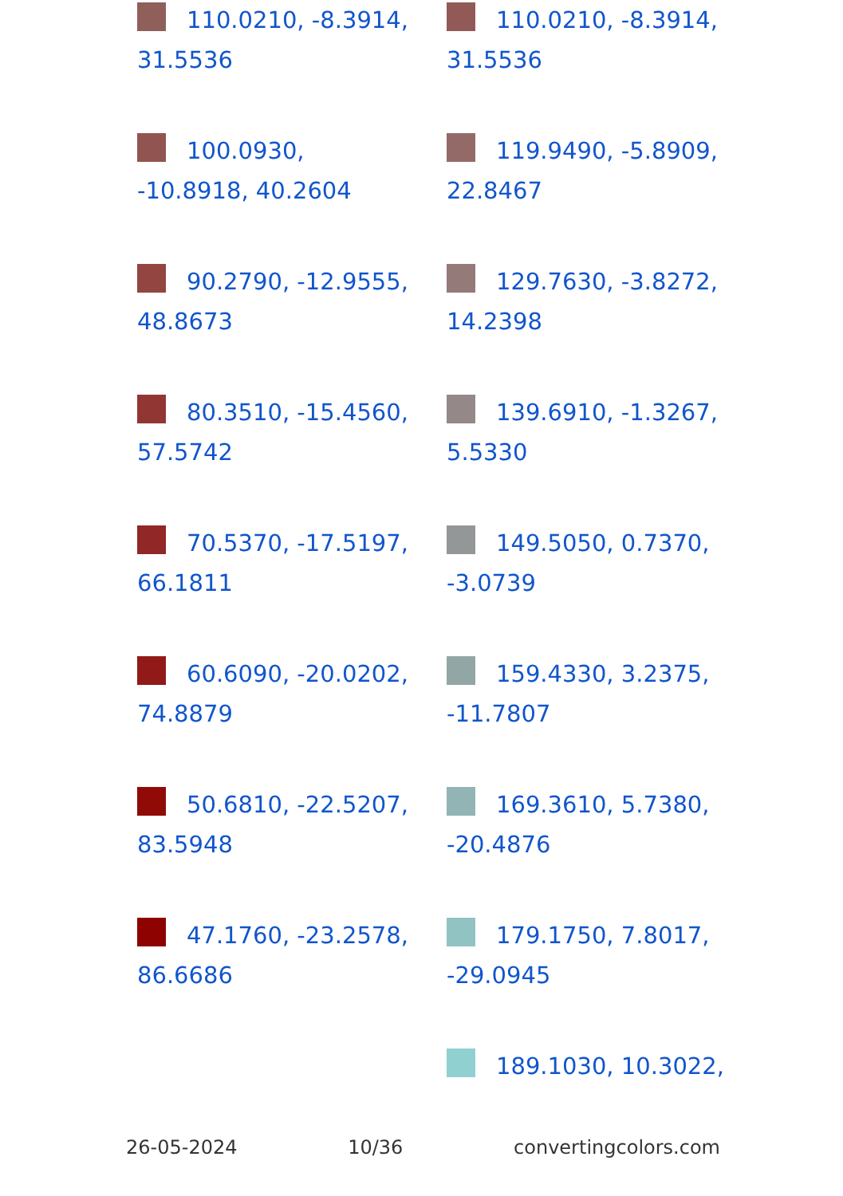110.0210, -8.3914, 31.5536
100.0930, -10.8918, 40.2604
90.2790, -12.9555, 48.8673
80.3510, -15.4560, 57.5742
70.5370, -17.5197, 66.1811
60.6090, -20.0202, 74.8879
50.6810, -22.5207, 83.5948
47.1760, -23.2578, 86.6686
110.0210, -8.3914, 31.5536
119.9490, -5.8909, 22.8467
129.7630, -3.8272, 14.2398
139.6910, -1.3267, 5.5330
149.5050, 0.7370, -3.0739
159.4330, 3.2375, -11.7807
169.3610, 5.7380, -20.4876
179.1750, 7.8017, -29.0945
189.1030, 10.3022,
26-05-2024 10/36 convertingcolors.com